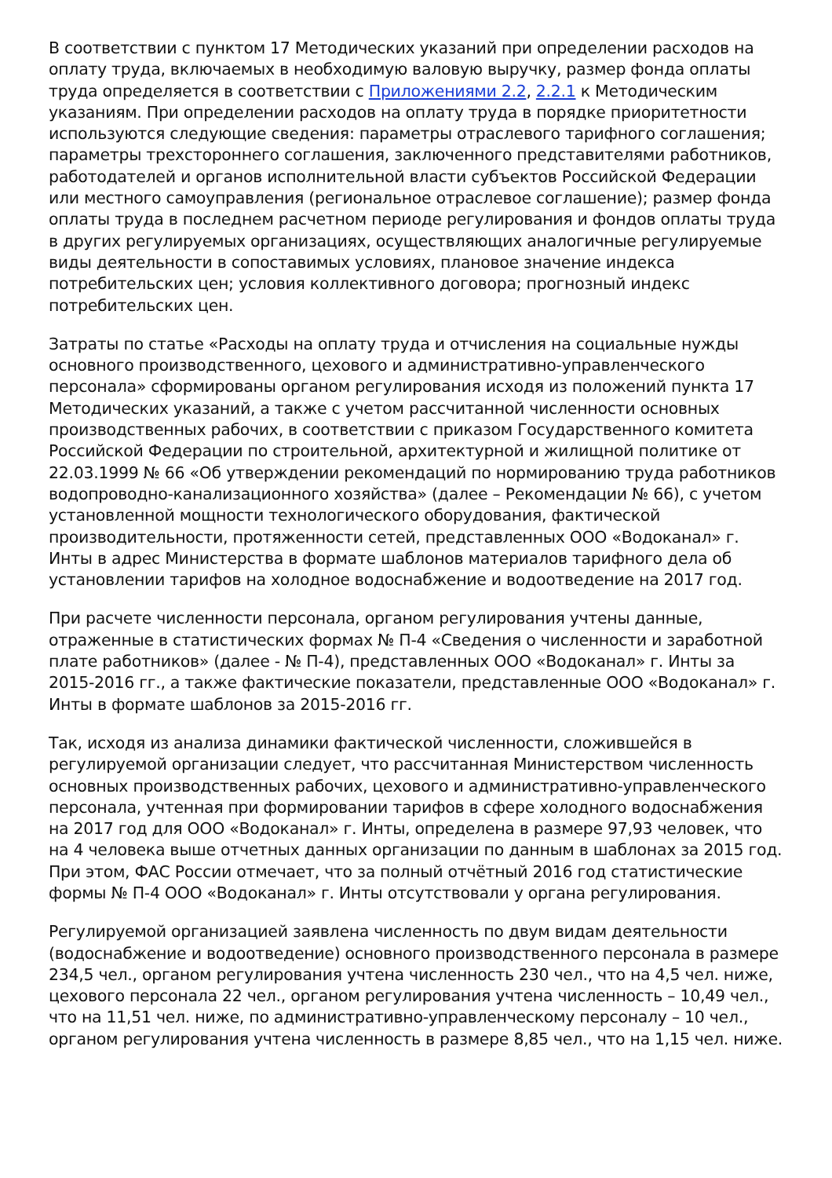В соответствии с пунктом 17 Методических указаний при определении расходов на оплату труда, включаемых в необходимую валовую выручку, размер фонда оплаты труда определяется в соответствии с Приложениями 2.2, 2.2.1 к Методическим указаниям. При определении расходов на оплату труда в порядке приоритетности используются следующие сведения: параметры отраслевого тарифного соглашения; параметры трехстороннего соглашения, заключенного представителями работников, работодателей и органов исполнительной власти субъектов Российской Федерации или местного самоуправления (региональное отраслевое соглашение); размер фонда оплаты труда в последнем расчетном периоде регулирования и фондов оплаты труда в других регулируемых организациях, осуществляющих аналогичные регулируемые виды деятельности в сопоставимых условиях, плановое значение индекса потребительских цен; условия коллективного договора; прогнозный индекс потребительских цен.
Затраты по статье «Расходы на оплату труда и отчисления на социальные нужды основного производственного, цехового и административно-управленческого персонала» сформированы органом регулирования исходя из положений пункта 17 Методических указаний, а также с учетом рассчитанной численности основных производственных рабочих, в соответствии с приказом Государственного комитета Российской Федерации по строительной, архитектурной и жилищной политике от 22.03.1999 № 66 «Об утверждении рекомендаций по нормированию труда работников водопроводно-канализационного хозяйства» (далее – Рекомендации № 66), с учетом установленной мощности технологического оборудования, фактической производительности, протяженности сетей, представленных ООО «Водоканал» г. Инты в адрес Министерства в формате шаблонов материалов тарифного дела об установлении тарифов на холодное водоснабжение и водоотведение на 2017 год.
При расчете численности персонала, органом регулирования учтены данные, отраженные в статистических формах № П-4 «Сведения о численности и заработной плате работников» (далее - № П-4), представленных ООО «Водоканал» г. Инты за 2015-2016 гг., а также фактические показатели, представленные ООО «Водоканал» г. Инты в формате шаблонов за 2015-2016 гг.
Так, исходя из анализа динамики фактической численности, сложившейся в регулируемой организации следует, что рассчитанная Министерством численность основных производственных рабочих, цехового и административно-управленческого персонала, учтенная при формировании тарифов в сфере холодного водоснабжения на 2017 год для ООО «Водоканал» г. Инты, определена в размере 97,93 человек, что на 4 человека выше отчетных данных организации по данным в шаблонах за 2015 год. При этом, ФАС России отмечает, что за полный отчётный 2016 год статистические формы № П-4 ООО «Водоканал» г. Инты отсутствовали у органа регулирования.
Регулируемой организацией заявлена численность по двум видам деятельности (водоснабжение и водоотведение) основного производственного персонала в размере 234,5 чел., органом регулирования учтена численность 230 чел., что на 4,5 чел. ниже, цехового персонала 22 чел., органом регулирования учтена численность – 10,49 чел., что на 11,51 чел. ниже, по административно-управленческому персоналу – 10 чел., органом регулирования учтена численность в размере 8,85 чел., что на 1,15 чел. ниже.